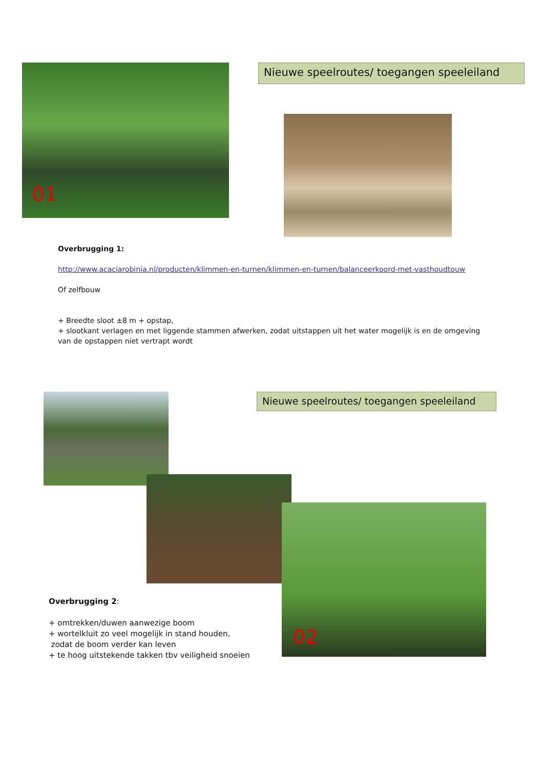01 Nieuwe speelroutes/ toegangen speeleiland
Overbrugging 1:
http://www.acaciarobinia.nl/producten/klimmen-en-turnen/klimmen-en-turnen/balanceerkoord-met-vasthoudtouw
Of zelfbouw
+ Breedte sloot ±8 m + opstap,
+ slootkant verlagen en met liggende stammen afwerken, zodat uitstappen uit het water mogelijk is en de omgeving van de opstappen niet vertrapt wordt
Nieuwe speelroutes/ toegangen speeleiland
02
Overbrugging 2:
+ omtrekken/duwen aanwezige boom
+ wortelkluit zo veel mogelijk in stand houden,
zodat de boom verder kan leven
+ te hoog uitstekende takken tbv veiligheid snoeien